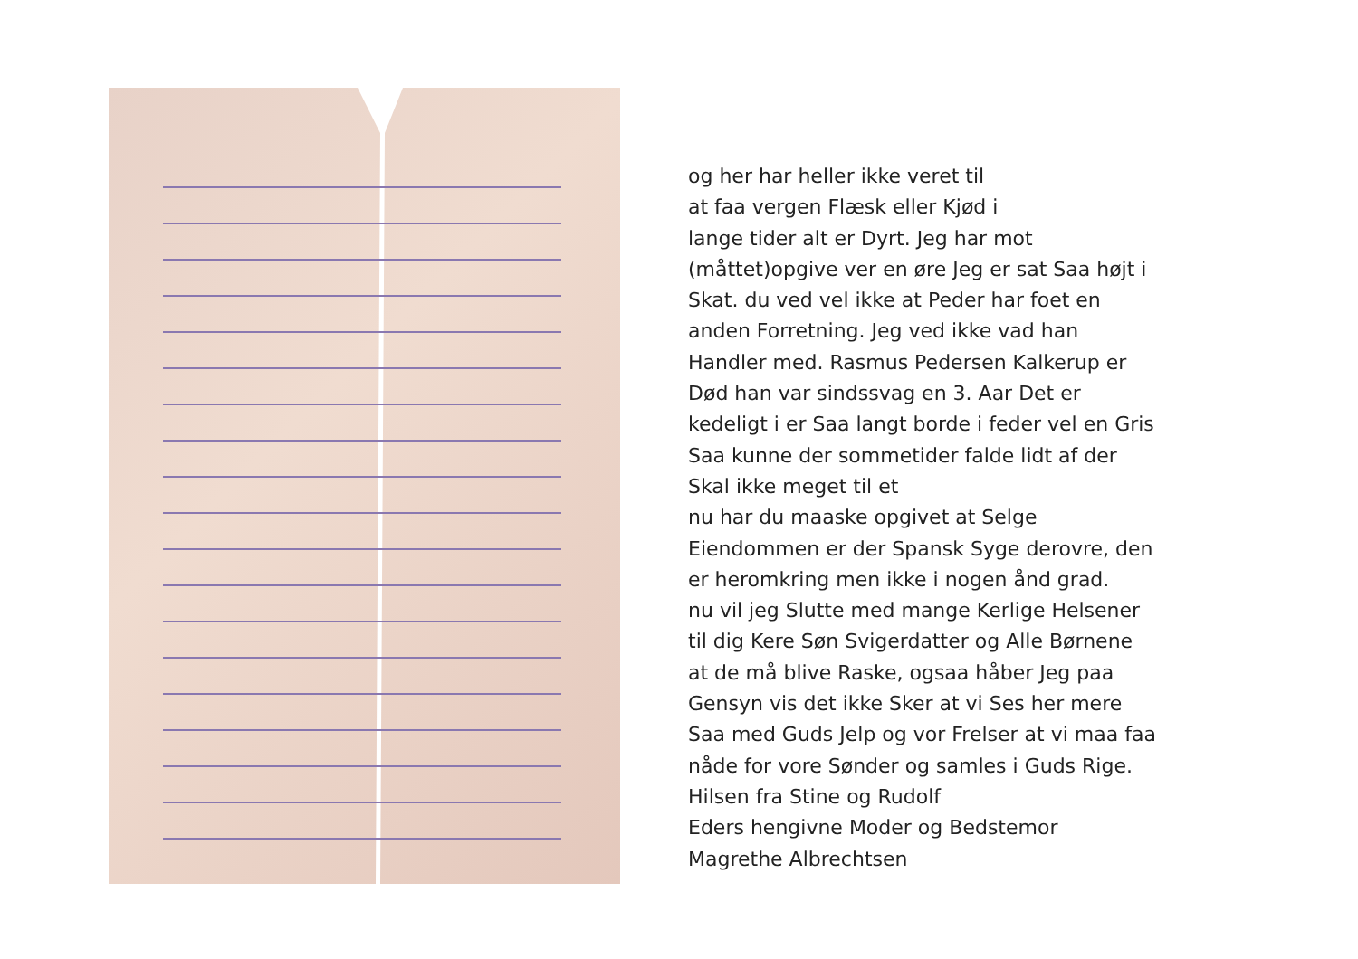og her har heller ikke veret til
at faa vergen Flæsk eller Kjød i
lange tider alt er Dyrt. Jeg har mot
(måttet)opgive ver en øre Jeg er sat Saa højt i
Skat. du ved vel ikke at Peder har foet en
anden Forretning. Jeg ved ikke vad han
Handler med. Rasmus Pedersen Kalkerup er
Død han var sindssvag en 3. Aar Det er
kedeligt i er Saa langt borde i feder vel en Gris
Saa kunne der sommetider falde lidt af der
Skal ikke meget til et
nu har du maaske opgivet at Selge
Eiendommen er der Spansk Syge derovre, den
er heromkring men ikke i nogen ånd grad.
nu vil jeg Slutte med mange Kerlige Helsener
til dig Kere Søn Svigerdatter og Alle Børnene
at de må blive Raske, ogsaa håber Jeg paa
Gensyn vis det ikke Sker at vi Ses her mere
Saa med Guds Jelp og vor Frelser at vi maa faa
nåde for vore Sønder og samles i Guds Rige.
Hilsen fra Stine og Rudolf
Eders hengivne Moder og Bedstemor
Magrethe Albrechtsen